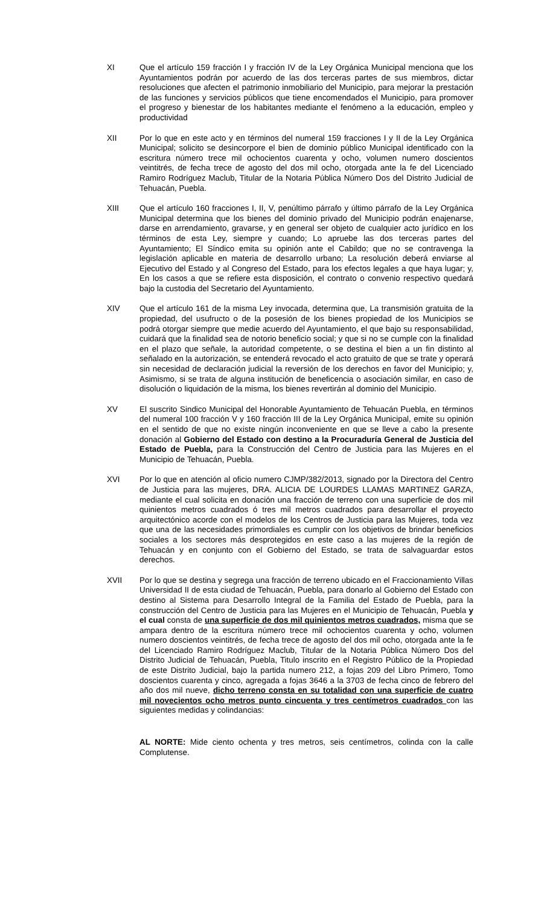XI Que el artículo 159 fracción I y fracción IV de la Ley Orgánica Municipal menciona que los Ayuntamientos podrán por acuerdo de las dos terceras partes de sus miembros, dictar resoluciones que afecten el patrimonio inmobiliario del Municipio, para mejorar la prestación de las funciones y servicios públicos que tiene encomendados el Municipio, para promover el progreso y bienestar de los habitantes mediante el fenómeno a la educación, empleo y productividad
XII Por lo que en este acto y en términos del numeral 159 fracciones I y II de la Ley Orgánica Municipal; solicito se desincorpore el bien de dominio público Municipal identificado con la escritura número trece mil ochocientos cuarenta y ocho, volumen numero doscientos veintitrés, de fecha trece de agosto del dos mil ocho, otorgada ante la fe del Licenciado Ramiro Rodríguez Maclub, Titular de la Notaria Pública Número Dos del Distrito Judicial de Tehuacán, Puebla.
XIII Que el artículo 160 fracciones I, II, V, penúltimo párrafo y último párrafo de la Ley Orgánica Municipal determina que los bienes del dominio privado del Municipio podrán enajenarse, darse en arrendamiento, gravarse, y en general ser objeto de cualquier acto jurídico en los términos de esta Ley, siempre y cuando; Lo apruebe las dos terceras partes del Ayuntamiento; El Síndico emita su opinión ante el Cabildo; que no se contravenga la legislación aplicable en materia de desarrollo urbano; La resolución deberá enviarse al Ejecutivo del Estado y al Congreso del Estado, para los efectos legales a que haya lugar; y, En los casos a que se refiere esta disposición, el contrato o convenio respectivo quedará bajo la custodia del Secretario del Ayuntamiento.
XIV Que el artículo 161 de la misma Ley invocada, determina que, La transmisión gratuita de la propiedad, del usufructo o de la posesión de los bienes propiedad de los Municipios se podrá otorgar siempre que medie acuerdo del Ayuntamiento, el que bajo su responsabilidad, cuidará que la finalidad sea de notorio beneficio social; y que si no se cumple con la finalidad en el plazo que señale, la autoridad competente, o se destina el bien a un fin distinto al señalado en la autorización, se entenderá revocado el acto gratuito de que se trate y operará sin necesidad de declaración judicial la reversión de los derechos en favor del Municipio; y, Asimismo, si se trata de alguna institución de beneficencia o asociación similar, en caso de disolución o liquidación de la misma, los bienes revertirán al dominio del Municipio.
XV El suscrito Sindico Municipal del Honorable Ayuntamiento de Tehuacán Puebla, en términos del numeral 100 fracción V y 160 fracción III de la Ley Orgánica Municipal, emite su opinión en el sentido de que no existe ningún inconveniente en que se lleve a cabo la presente donación al Gobierno del Estado con destino a la Procuraduría General de Justicia del Estado de Puebla, para la Construcción del Centro de Justicia para las Mujeres en el Municipio de Tehuacán, Puebla.
XVI Por lo que en atención al oficio numero CJMP/382/2013, signado por la Directora del Centro de Justicia para las mujeres, DRA. ALICIA DE LOURDES LLAMAS MARTINEZ GARZA, mediante el cual solicita en donación una fracción de terreno con una superficie de dos mil quinientos metros cuadrados ó tres mil metros cuadrados para desarrollar el proyecto arquitectónico acorde con el modelos de los Centros de Justicia para las Mujeres, toda vez que una de las necesidades primordiales es cumplir con los objetivos de brindar beneficios sociales a los sectores más desprotegidos en este caso a las mujeres de la región de Tehuacán y en conjunto con el Gobierno del Estado, se trata de salvaguardar estos derechos.
XVII Por lo que se destina y segrega una fracción de terreno ubicado en el Fraccionamiento Villas Universidad II de esta ciudad de Tehuacán, Puebla, para donarlo al Gobierno del Estado con destino al Sistema para Desarrollo Integral de la Familia del Estado de Puebla, para la construcción del Centro de Justicia para las Mujeres en el Municipio de Tehuacán, Puebla y el cual consta de una superficie de dos mil quinientos metros cuadrados, misma que se ampara dentro de la escritura número trece mil ochocientos cuarenta y ocho, volumen numero doscientos veintitrés, de fecha trece de agosto del dos mil ocho, otorgada ante la fe del Licenciado Ramiro Rodríguez Maclub, Titular de la Notaria Pública Número Dos del Distrito Judicial de Tehuacán, Puebla, Titulo inscrito en el Registro Público de la Propiedad de este Distrito Judicial, bajo la partida numero 212, a fojas 209 del Libro Primero, Tomo doscientos cuarenta y cinco, agregada a fojas 3646 a la 3703 de fecha cinco de febrero del año dos mil nueve, dicho terreno consta en su totalidad con una superficie de cuatro mil novecientos ocho metros punto cincuenta y tres centímetros cuadrados con las siguientes medidas y colindancias:
AL NORTE: Mide ciento ochenta y tres metros, seis centímetros, colinda con la calle Complutense.